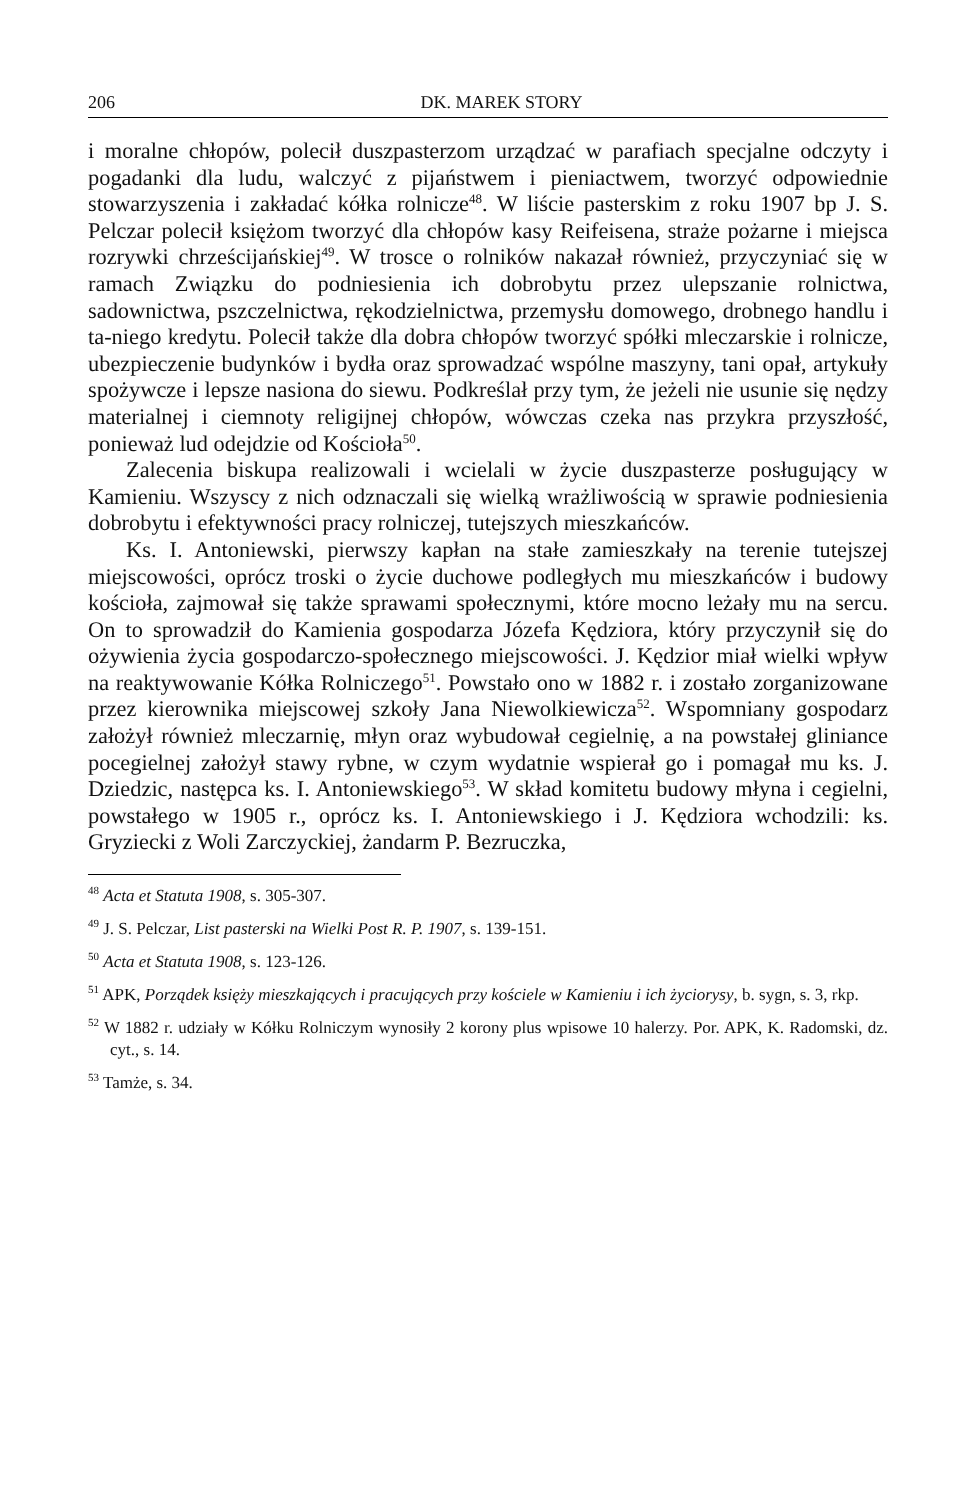206 DK. MAREK STORY
i moralne chłopów, polecił duszpasterzom urządzać w parafiach specjalne odczyty i pogadanki dla ludu, walczyć z pijaństwem i pieniactwem, tworzyć odpowiednie stowarzyszenia i zakładać kółka rolnicze<sup>48</sup>. W liście pasterskim z roku 1907 bp J. S. Pelczar polecił księżom tworzyć dla chłopów kasy Reifeisena, straże pożarne i miejsca rozrywki chrześcijańskiej<sup>49</sup>. W trosce o rolników nakazał również, przyczyniać się w ramach Związku do podniesienia ich dobrobytu przez ulepszanie rolnictwa, sadownictwa, pszczelnictwa, rękodzielnictwa, przemysłu domowego, drobnego handlu i ta-niego kredytu. Polecił także dla dobra chłopów tworzyć spółki mleczarskie i rolnicze, ubezpieczenie budynków i bydła oraz sprowadzać wspólne maszyny, tani opał, artykuły spożywcze i lepsze nasiona do siewu. Podkreślał przy tym, że jeżeli nie usunie się nędzy materialnej i ciemnoty religijnej chłopów, wówczas czeka nas przykra przyszłość, ponieważ lud odejdzie od Kościoła<sup>50</sup>.
Zalecenia biskupa realizowali i wcielali w życie duszpasterze posługujący w Kamieniu. Wszyscy z nich odznaczali się wielką wrażliwością w sprawie podniesienia dobrobytu i efektywności pracy rolniczej, tutejszych mieszkańców.
Ks. I. Antoniewski, pierwszy kapłan na stałe zamieszkały na terenie tutejszej miejscowości, oprócz troski o życie duchowe podległych mu mieszkańców i budowy kościoła, zajmował się także sprawami społecznymi, które mocno leżały mu na sercu. On to sprowadził do Kamienia gospodarza Józefa Kędziora, który przyczynił się do ożywienia życia gospodarczo-społecznego miejscowości. J. Kędzior miał wielki wpływ na reaktywowanie Kółka Rolniczego<sup>51</sup>. Powstało ono w 1882 r. i zostało zorganizowane przez kierownika miejscowej szkoły Jana Niewolkiewicza<sup>52</sup>. Wspomniany gospodarz założył również mleczarnię, młyn oraz wybudował cegielnię, a na powstałej gliniance pocegielnej założył stawy rybne, w czym wydatnie wspierał go i pomagał mu ks. J. Dziedzic, następca ks. I. Antoniewskiego<sup>53</sup>. W skład komitetu budowy młyna i cegielni, powstałego w 1905 r., oprócz ks. I. Antoniewskiego i J. Kędziora wchodzili: ks. Gryziecki z Woli Zarczyckiej, żandarm P. Bezruczka,
<sup>48</sup> Acta et Statuta 1908, s. 305-307.
<sup>49</sup> J. S. Pelczar, List pasterski na Wielki Post R. P. 1907, s. 139-151.
<sup>50</sup> Acta et Statuta 1908, s. 123-126.
<sup>51</sup> APK, Porządek księży mieszkających i pracujących przy kościele w Kamieniu i ich życiorysy, b. sygn, s. 3, rkp.
<sup>52</sup> W 1882 r. udziały w Kółku Rolniczym wynosiły 2 korony plus wpisowe 10 halerzy. Por. APK, K. Radomski, dz. cyt., s. 14.
<sup>53</sup> Tamże, s. 34.